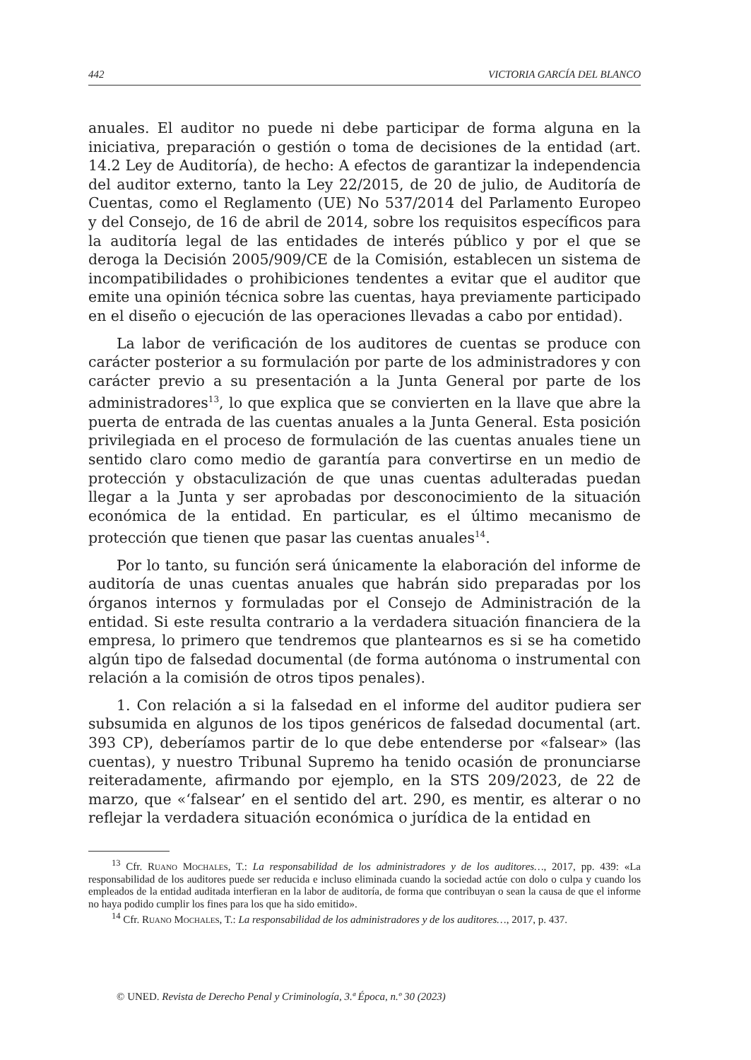442 VICTORIA GARCÍA DEL BLANCO
anuales. El auditor no puede ni debe participar de forma alguna en la iniciativa, preparación o gestión o toma de decisiones de la entidad (art. 14.2 Ley de Auditoría), de hecho: A efectos de garantizar la independencia del auditor externo, tanto la Ley 22/2015, de 20 de julio, de Auditoría de Cuentas, como el Reglamento (UE) No 537/2014 del Parlamento Europeo y del Consejo, de 16 de abril de 2014, sobre los requisitos específicos para la auditoría legal de las entidades de interés público y por el que se deroga la Decisión 2005/909/CE de la Comisión, establecen un sistema de incompatibilidades o prohibiciones tendentes a evitar que el auditor que emite una opinión técnica sobre las cuentas, haya previamente participado en el diseño o ejecución de las operaciones llevadas a cabo por entidad).
La labor de verificación de los auditores de cuentas se produce con carácter posterior a su formulación por parte de los administradores y con carácter previo a su presentación a la Junta General por parte de los administradores<sup>13</sup>, lo que explica que se convierten en la llave que abre la puerta de entrada de las cuentas anuales a la Junta General. Esta posición privilegiada en el proceso de formulación de las cuentas anuales tiene un sentido claro como medio de garantía para convertirse en un medio de protección y obstaculización de que unas cuentas adulteradas puedan llegar a la Junta y ser aprobadas por desconocimiento de la situación económica de la entidad. En particular, es el último mecanismo de protección que tienen que pasar las cuentas anuales<sup>14</sup>.
Por lo tanto, su función será únicamente la elaboración del informe de auditoría de unas cuentas anuales que habrán sido preparadas por los órganos internos y formuladas por el Consejo de Administración de la entidad. Si este resulta contrario a la verdadera situación financiera de la empresa, lo primero que tendremos que plantearnos es si se ha cometido algún tipo de falsedad documental (de forma autónoma o instrumental con relación a la comisión de otros tipos penales).
1. Con relación a si la falsedad en el informe del auditor pudiera ser subsumida en algunos de los tipos genéricos de falsedad documental (art. 393 CP), deberíamos partir de lo que debe entenderse por «falsear» (las cuentas), y nuestro Tribunal Supremo ha tenido ocasión de pronunciarse reiteradamente, afirmando por ejemplo, en la STS 209/2023, de 22 de marzo, que «‘falsear’ en el sentido del art. 290, es mentir, es alterar o no reflejar la verdadera situación económica o jurídica de la entidad en
<sup>13</sup> Cfr. Ruano Mochales, T.: La responsabilidad de los administradores y de los auditores…, 2017, pp. 439: «La responsabilidad de los auditores puede ser reducida e incluso eliminada cuando la sociedad actúe con dolo o culpa y cuando los empleados de la entidad auditada interfieran en la labor de auditoría, de forma que contribuyan o sean la causa de que el informe no haya podido cumplir los fines para los que ha sido emitido».
<sup>14</sup> Cfr. Ruano Mochales, T.: La responsabilidad de los administradores y de los auditores…, 2017, p. 437.
© UNED. Revista de Derecho Penal y Criminología, 3.ª Época, n.º 30 (2023)